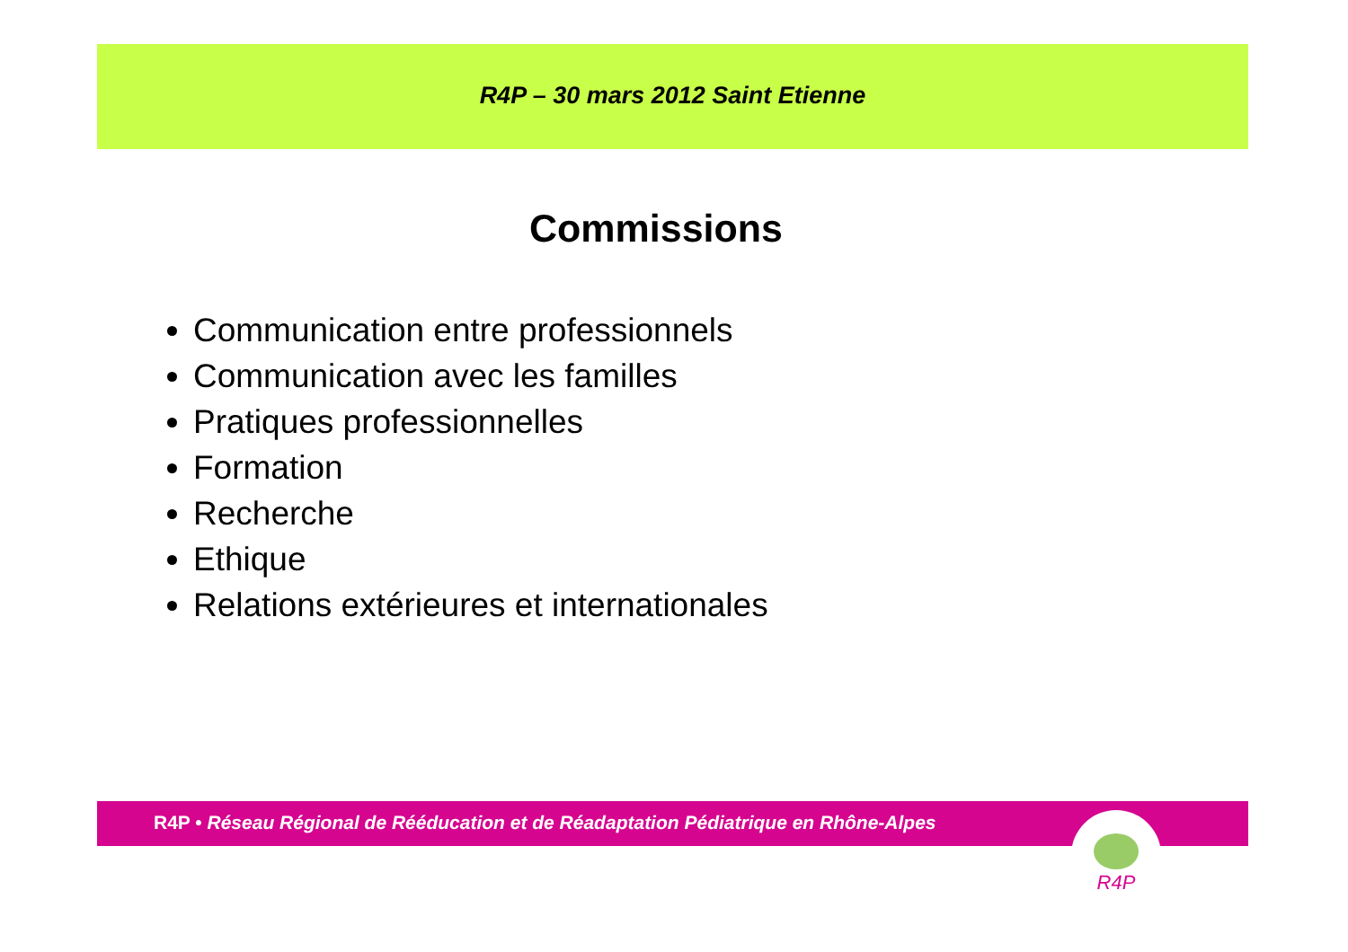R4P – 30 mars 2012 Saint Etienne
Commissions
Communication entre professionnels
Communication avec les familles
Pratiques professionnelles
Formation
Recherche
Ethique
Relations extérieures et internationales
R4P • Réseau Régional de Rééducation et de Réadaptation Pédiatrique en Rhône-Alpes R4P